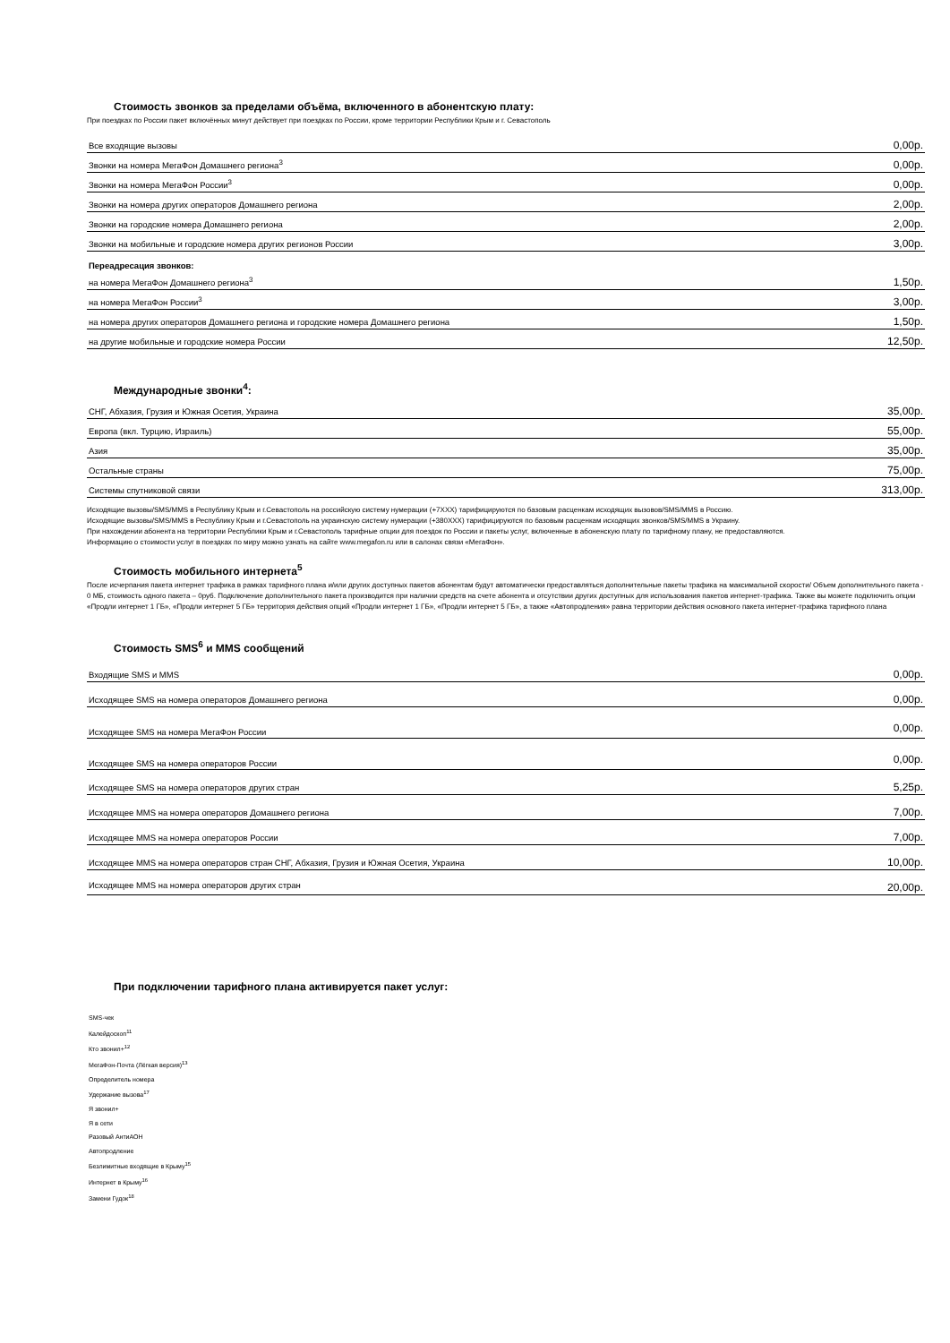Стоимость звонков за пределами объёма, включенного в абонентскую плату:
При поездках по России пакет включённых минут действует при поездках по России, кроме территории Республики Крым и г. Севастополь
| Все входящие вызовы | 0,00р. |
| Звонки на номера МегаФон Домашнего региона<sup>3</sup> | 0,00р. |
| Звонки на номера МегаФон России<sup>3</sup> | 0,00р. |
| Звонки на номера других операторов Домашнего региона | 2,00р. |
| Звонки на городские номера Домашнего региона | 2,00р. |
| Звонки на мобильные и городские номера других регионов России | 3,00р. |
Переадресация звонков:
| на номера МегаФон Домашнего региона<sup>3</sup> | 1,50р. |
| на номера МегаФон России<sup>3</sup> | 3,00р. |
| на номера других операторов Домашнего региона и городские номера Домашнего региона | 1,50р. |
| на другие мобильные и городские номера России | 12,50р. |
Международные звонки<sup>4</sup>:
| СНГ, Абхазия, Грузия и Южная Осетия, Украина | 35,00р. |
| Европа (вкл. Турцию, Израиль) | 55,00р. |
| Азия | 35,00р. |
| Остальные страны | 75,00р. |
| Системы спутниковой связи | 313,00р. |
Исходящие вызовы/SMS/MMS в Республику Крым и г.Севастополь на российскую систему нумерации (+7XXX) тарифицируются по базовым расценкам исходящих вызовов/SMS/MMS в Россию.
Исходящие вызовы/SMS/MMS в Республику Крым и г.Севастополь на украинскую систему нумерации (+380XXX) тарифицируются по базовым расценкам исходящих звонков/SMS/MMS в Украину.
При нахождении абонента на территории Республики Крым и г.Севастополь тарифные опции для поездок по России и пакеты услуг, включенные в абоненскую плату по тарифному плану, не предоставляются.
Информацию о стоимости услуг в поездках по миру можно узнать на сайте www.megafon.ru или в салонах связи «МегаФон».
Стоимость мобильного интернета<sup>5</sup>
После исчерпания пакета интернет трафика в рамках тарифного плана и/или других доступных пакетов абонентам будут автоматически предоставляться дополнительные пакеты трафика на максимальной скорости/ Объем дополнительного пакета - 0 МБ, стоимость одного пакета – 0руб. Подключение дополнительного пакета производится при наличии средств на счете абонента и отсутствии других доступных для использования пакетов интернет-трафика. Также вы можете подключить опции «Продли интернет 1 ГБ», «Продли интернет 5 ГБ» территория действия опций «Продли интернет 1 ГБ», «Продли интернет 5 ГБ», а также «Автопродления» равна территории действия основного пакета интернет-трафика тарифного плана
Стоимость SMS<sup>6</sup> и MMS сообщений
| Входящие SMS и MMS | 0,00р. |
| Исходящее SMS на номера операторов Домашнего региона | 0,00р. |
| Исходящее SMS на номера МегаФон России | 0,00р. |
| Исходящее SMS на номера операторов России | 0,00р. |
| Исходящее SMS на номера операторов других стран | 5,25р. |
| Исходящее MMS на номера операторов Домашнего региона | 7,00р. |
| Исходящее MMS на номера операторов России | 7,00р. |
| Исходящее MMS на номера операторов стран СНГ, Абхазия, Грузия и Южная Осетия, Украина | 10,00р. |
| Исходящее MMS на номера операторов других стран | 20,00р. |
При подключении тарифного плана активируется пакет услуг:
SMS-чек
Калейдоскоп<sup>11</sup>
Кто звонил+<sup>12</sup>
МегаФон-Почта (Лёгкая версия)<sup>13</sup>
Определитель номера
Удержание вызова<sup>17</sup>
Я звонил+
Я в сети
Разовый АнтиАОН
Автопродление
Безлимитные входящие в Крыму<sup>15</sup>
Интернет в Крыму<sup>16</sup>
Замени Гудок<sup>18</sup>